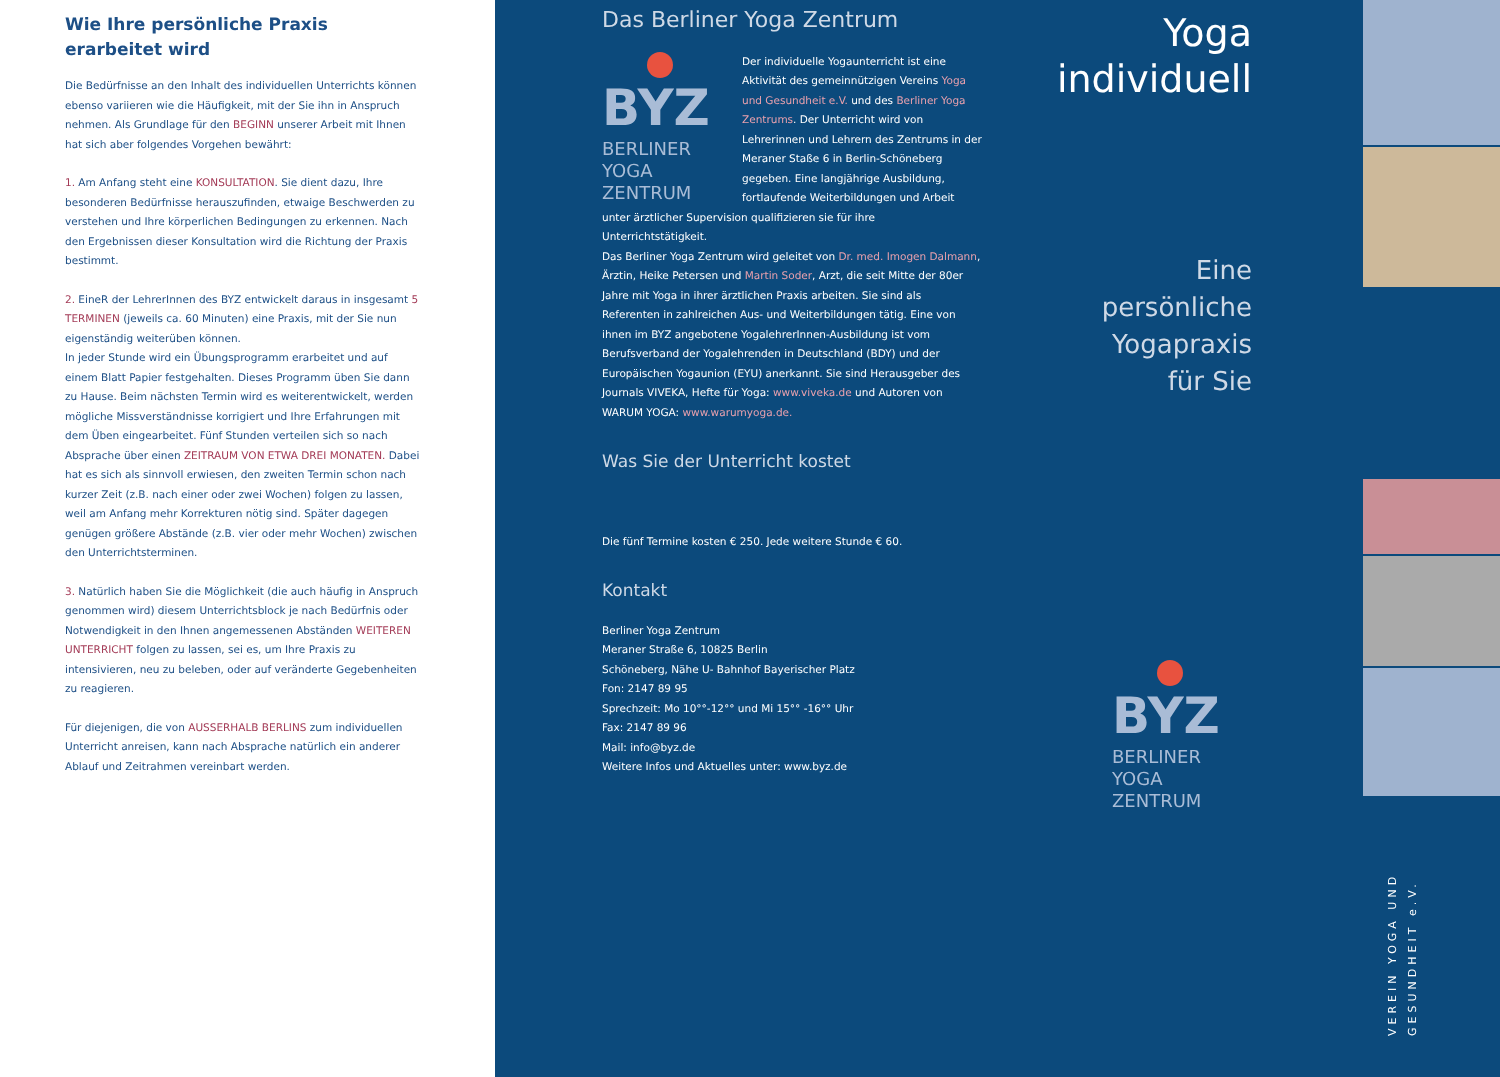Wie Ihre persönliche Praxis
erarbeitet wird
Die Bedürfnisse an den Inhalt des individuellen Unterrichts können ebenso variieren wie die Häufigkeit, mit der Sie ihn in Anspruch nehmen. Als Grundlage für den BEGINN unserer Arbeit mit Ihnen hat sich aber folgendes Vorgehen bewährt:
1. Am Anfang steht eine KONSULTATION. Sie dient dazu, Ihre besonderen Bedürfnisse herauszufinden, etwaige Beschwerden zu verstehen und Ihre körperlichen Bedingungen zu erkennen. Nach den Ergebnissen dieser Konsultation wird die Richtung der Praxis bestimmt.
2. EineR der LehrerInnen des BYZ entwickelt daraus in insgesamt 5 TERMINEN (jeweils ca. 60 Minuten) eine Praxis, mit der Sie nun eigenständig weiterüben können.
In jeder Stunde wird ein Übungsprogramm erarbeitet und auf einem Blatt Papier festgehalten. Dieses Programm üben Sie dann zu Hause. Beim nächsten Termin wird es weiterentwickelt, werden mögliche Missverständnisse korrigiert und Ihre Erfahrungen mit dem Üben eingearbeitet. Fünf Stunden verteilen sich so nach Absprache über einen ZEITRAUM VON ETWA DREI MONATEN. Dabei hat es sich als sinnvoll erwiesen, den zweiten Termin schon nach kurzer Zeit (z.B. nach einer oder zwei Wochen) folgen zu lassen, weil am Anfang mehr Korrekturen nötig sind. Später dagegen genügen größere Abstände (z.B. vier oder mehr Wochen) zwischen den Unterrichtsterminen.
3. Natürlich haben Sie die Möglichkeit (die auch häufig in Anspruch genommen wird) diesem Unterrichtsblock je nach Bedürfnis oder Notwendigkeit in den Ihnen angemessenen Abständen WEITEREN UNTERRICHT folgen zu lassen, sei es, um Ihre Praxis zu intensivieren, neu zu beleben, oder auf veränderte Gegebenheiten zu reagieren.
Für diejenigen, die von AUSSERHALB BERLINS zum individuellen Unterricht anreisen, kann nach Absprache natürlich ein anderer Ablauf und Zeitrahmen vereinbart werden.
Das Berliner Yoga Zentrum
BYZ
BERLINER
YOGA
ZENTRUM
Der individuelle Yogaunterricht ist eine Aktivität des gemeinnützigen Vereins Yoga und Gesundheit e.V. und des Berliner Yoga Zentrums. Der Unterricht wird von Lehrerinnen und Lehrern des Zentrums in der Meraner Staße 6 in Berlin-Schöneberg gegeben. Eine langjährige Ausbildung, fortlaufende Weiterbildungen und Arbeit unter ärztlicher Supervision qualifizieren sie für ihre Unterrichtstätigkeit.
Das Berliner Yoga Zentrum wird geleitet von Dr. med. Imogen Dalmann, Ärztin, Heike Petersen und Martin Soder, Arzt, die seit Mitte der 80er Jahre mit Yoga in ihrer ärztlichen Praxis arbeiten. Sie sind als Referenten in zahlreichen Aus- und Weiterbildungen tätig. Eine von ihnen im BYZ angebotene YogalehrerInnen-Ausbildung ist vom Berufsverband der Yogalehrenden in Deutschland (BDY) und der Europäischen Yogaunion (EYU) anerkannt. Sie sind Herausgeber des Journals VIVEKA, Hefte für Yoga: www.viveka.de und Autoren von WARUM YOGA: www.warumyoga.de.
Was Sie der Unterricht kostet
Die fünf Termine kosten € 250. Jede weitere Stunde € 60.
Kontakt
Berliner Yoga Zentrum
Meraner Straße 6, 10825 Berlin
Schöneberg, Nähe U- Bahnhof Bayerischer Platz
Fon: 2147 89 95
Sprechzeit: Mo 10°°-12°° und Mi 15°° -16°° Uhr
Fax: 2147 89 96
Mail: info@byz.de
Weitere Infos und Aktuelles unter: www.byz.de
Yoga
individuell
Eine
persönliche
Yogapraxis
für Sie
BYZ
BERLINER
YOGA
ZENTRUM
VEREIN YOGA UND GESUNDHEIT e.V.